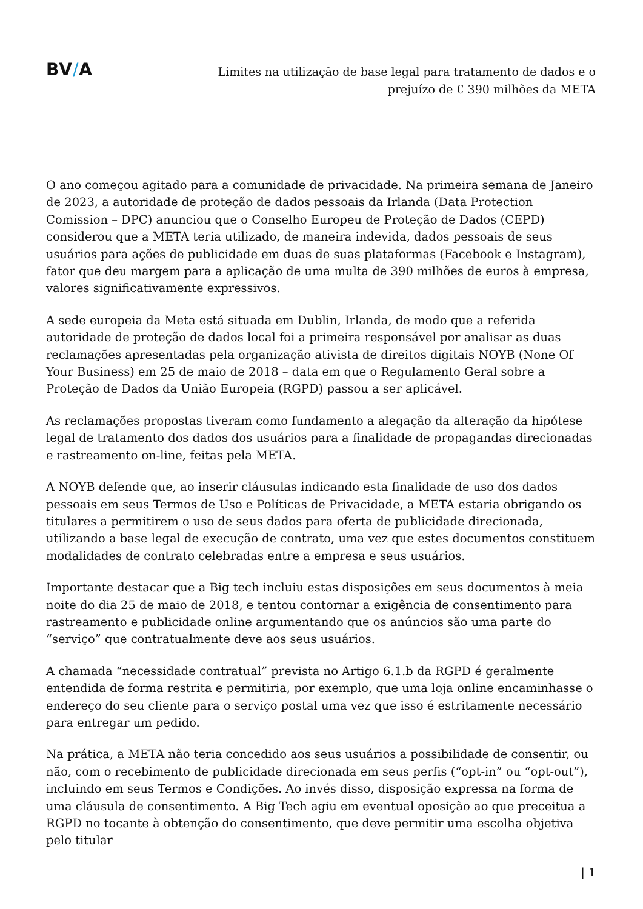BV/A
Limites na utilização de base legal para tratamento de dados e o
prejuízo de € 390 milhões da META
O ano começou agitado para a comunidade de privacidade. Na primeira semana de Janeiro de 2023, a autoridade de proteção de dados pessoais da Irlanda (Data Protection Comission – DPC) anunciou que o Conselho Europeu de Proteção de Dados (CEPD) considerou que a META teria utilizado, de maneira indevida, dados pessoais de seus usuários para ações de publicidade em duas de suas plataformas (Facebook e Instagram), fator que deu margem para a aplicação de uma multa de 390 milhões de euros à empresa, valores significativamente expressivos.
A sede europeia da Meta está situada em Dublin, Irlanda, de modo que a referida autoridade de proteção de dados local foi a primeira responsável por analisar as duas reclamações apresentadas pela organização ativista de direitos digitais NOYB (None Of Your Business) em 25 de maio de 2018 – data em que o Regulamento Geral sobre a Proteção de Dados da União Europeia (RGPD) passou a ser aplicável.
As reclamações propostas tiveram como fundamento a alegação da alteração da hipótese legal de tratamento dos dados dos usuários para a finalidade de propagandas direcionadas e rastreamento on-line, feitas pela META.
A NOYB defende que, ao inserir cláusulas indicando esta finalidade de uso dos dados pessoais em seus Termos de Uso e Políticas de Privacidade, a META estaria obrigando os titulares a permitirem o uso de seus dados para oferta de publicidade direcionada, utilizando a base legal de execução de contrato, uma vez que estes documentos constituem modalidades de contrato celebradas entre a empresa e seus usuários.
Importante destacar que a Big tech incluiu estas disposições em seus documentos à meia noite do dia 25 de maio de 2018, e tentou contornar a exigência de consentimento para rastreamento e publicidade online argumentando que os anúncios são uma parte do “serviço” que contratualmente deve aos seus usuários.
A chamada “necessidade contratual” prevista no Artigo 6.1.b da RGPD é geralmente entendida de forma restrita e permitiria, por exemplo, que uma loja online encaminhasse o endereço do seu cliente para o serviço postal uma vez que isso é estritamente necessário para entregar um pedido.
Na prática, a META não teria concedido aos seus usuários a possibilidade de consentir, ou não, com o recebimento de publicidade direcionada em seus perfis (“opt-in” ou “opt-out”), incluindo em seus Termos e Condições. Ao invés disso, disposição expressa na forma de uma cláusula de consentimento. A Big Tech agiu em eventual oposição ao que preceitua a RGPD no tocante à obtenção do consentimento, que deve permitir uma escolha objetiva pelo titular
| 1